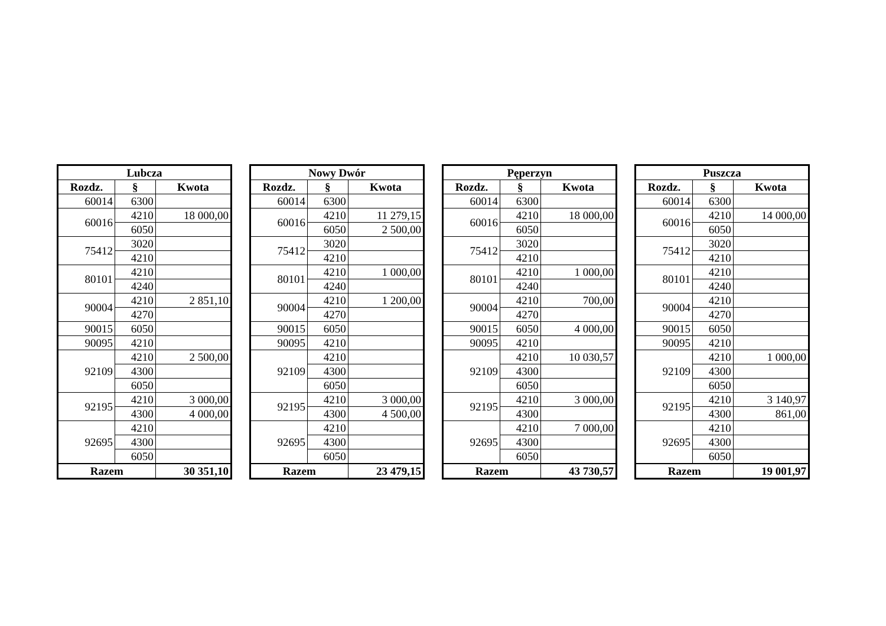| Lubcza | | |
| --- | --- | --- |
| Rozdz. | § | Kwota |
| 60014 | 6300 | |
| 60016 | 4210 | 18 000,00 |
| | 6050 | |
| 75412 | 3020 | |
| | 4210 | |
| 80101 | 4210 | |
| | 4240 | |
| 90004 | 4210 | 2 851,10 |
| | 4270 | |
| 90015 | 6050 | |
| 90095 | 4210 | |
| 92109 | 4210 | 2 500,00 |
| | 4300 | |
| | 6050 | |
| 92195 | 4210 | 3 000,00 |
| | 4300 | 4 000,00 |
| 92695 | 4210 | |
| | 4300 | |
| | 6050 | |
| Razem | | 30 351,10 |
| Nowy Dwór | | |
| --- | --- | --- |
| Rozdz. | § | Kwota |
| 60014 | 6300 | |
| 60016 | 4210 | 11 279,15 |
| | 6050 | 2 500,00 |
| 75412 | 3020 | |
| | 4210 | |
| 80101 | 4210 | 1 000,00 |
| | 4240 | |
| 90004 | 4210 | 1 200,00 |
| | 4270 | |
| 90015 | 6050 | |
| 90095 | 4210 | |
| 92109 | 4210 | |
| | 4300 | |
| | 6050 | |
| 92195 | 4210 | 3 000,00 |
| | 4300 | 4 500,00 |
| 92695 | 4210 | |
| | 4300 | |
| | 6050 | |
| Razem | | 23 479,15 |
| Pęperzyn | | |
| --- | --- | --- |
| Rozdz. | § | Kwota |
| 60014 | 6300 | |
| 60016 | 4210 | 18 000,00 |
| | 6050 | |
| 75412 | 3020 | |
| | 4210 | |
| 80101 | 4210 | 1 000,00 |
| | 4240 | |
| 90004 | 4210 | 700,00 |
| | 4270 | |
| 90015 | 6050 | 4 000,00 |
| 90095 | 4210 | |
| 92109 | 4210 | 10 030,57 |
| | 4300 | |
| | 6050 | |
| 92195 | 4210 | 3 000,00 |
| | 4300 | |
| 92695 | 4210 | 7 000,00 |
| | 4300 | |
| | 6050 | |
| Razem | | 43 730,57 |
| Puszcza | | |
| --- | --- | --- |
| Rozdz. | § | Kwota |
| 60014 | 6300 | |
| 60016 | 4210 | 14 000,00 |
| | 6050 | |
| 75412 | 3020 | |
| | 4210 | |
| 80101 | 4210 | |
| | 4240 | |
| 90004 | 4210 | |
| | 4270 | |
| 90015 | 6050 | |
| 90095 | 4210 | |
| 92109 | 4210 | 1 000,00 |
| | 4300 | |
| | 6050 | |
| 92195 | 4210 | 3 140,97 |
| | 4300 | 861,00 |
| 92695 | 4210 | |
| | 4300 | |
| | 6050 | |
| Razem | | 19 001,97 |